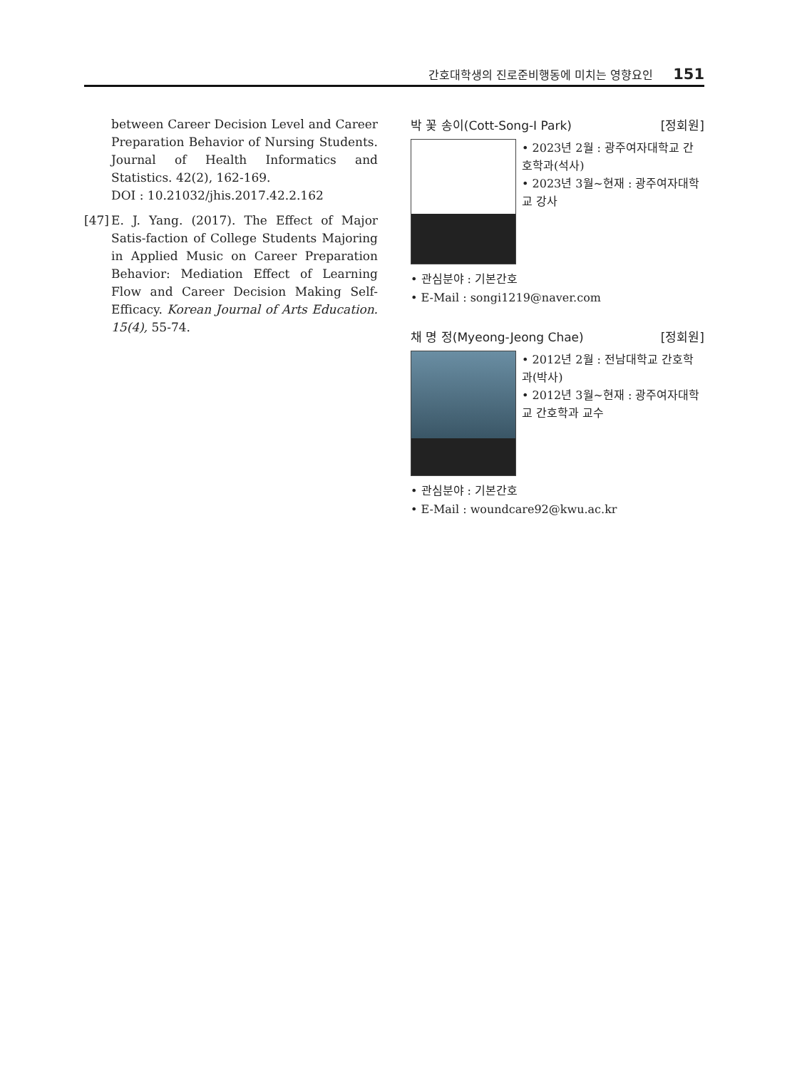간호대학생의 진로준비행동에 미치는 영향요인 151
between Career Decision Level and Career Preparation Behavior of Nursing Students. Journal of Health Informatics and Statistics. 42(2), 162-169.
DOI : 10.21032/jhis.2017.42.2.162
[47]
E. J. Yang. (2017). The Effect of Major Satis-faction of College Students Majoring in Applied Music on Career Preparation Behavior: Mediation Effect of Learning Flow and Career Decision Making Self-Efficacy. Korean Journal of Arts Education. 15(4), 55-74.
박 꽃 송이(Cott-Song-I Park) [정회원]
• 2023년 2월 : 광주여자대학교 간호학과(석사)
• 2023년 3월~현재 : 광주여자대학교 강사
• 관심분야 : 기본간호
• E-Mail : songi1219@naver.com
채 명 정(Myeong-Jeong Chae) [정회원]
• 2012년 2월 : 전남대학교 간호학과(박사)
• 2012년 3월~현재 : 광주여자대학교 간호학과 교수
• 관심분야 : 기본간호
• E-Mail : woundcare92@kwu.ac.kr